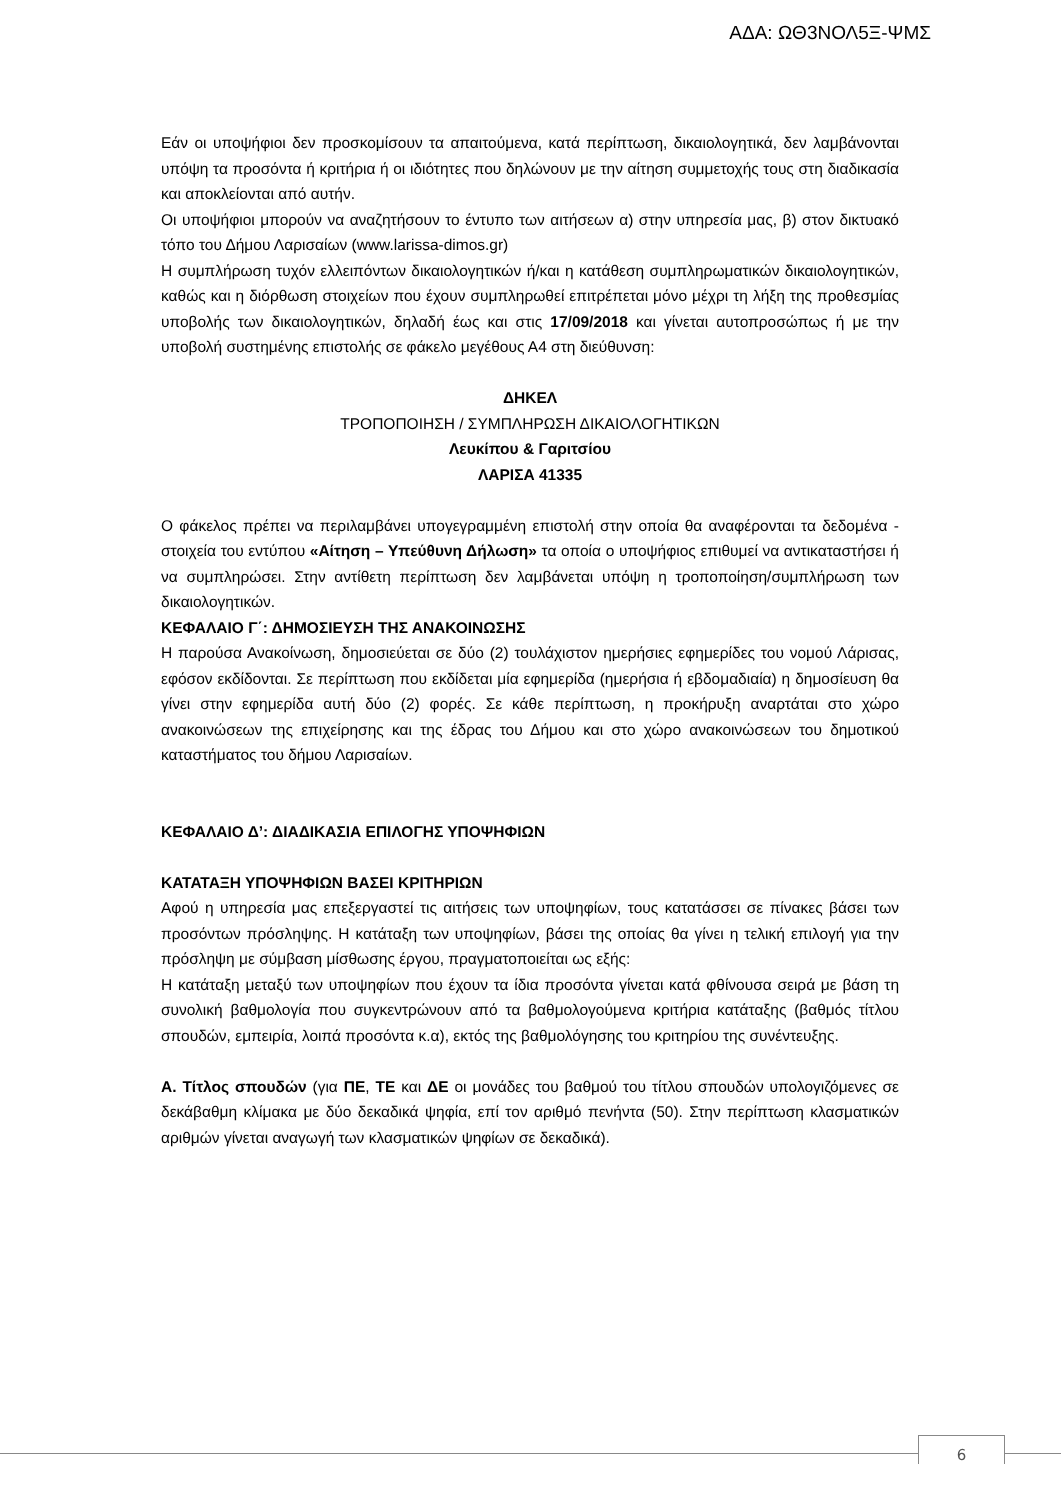ΑΔΑ: ΩΘ3ΝΟΛ5Ξ-ΨΜΣ
Εάν οι υποψήφιοι δεν προσκομίσουν τα απαιτούμενα, κατά περίπτωση, δικαιολογητικά, δεν λαμβάνονται υπόψη τα προσόντα ή κριτήρια ή οι ιδιότητες που δηλώνουν με την αίτηση συμμετοχής τους στη διαδικασία και αποκλείονται από αυτήν.
Οι υποψήφιοι μπορούν να αναζητήσουν το έντυπο των αιτήσεων α) στην υπηρεσία μας, β) στον δικτυακό τόπο του Δήμου Λαρισαίων (www.larissa-dimos.gr)
Η συμπλήρωση τυχόν ελλειπόντων δικαιολογητικών ή/και η κατάθεση συμπληρωματικών δικαιολογητικών, καθώς και η διόρθωση στοιχείων που έχουν συμπληρωθεί επιτρέπεται μόνο μέχρι τη λήξη της προθεσμίας υποβολής των δικαιολογητικών, δηλαδή έως και στις 17/09/2018 και γίνεται αυτοπροσώπως ή με την υποβολή συστημένης επιστολής σε φάκελο μεγέθους Α4 στη διεύθυνση:
ΔΗΚΕΛ
ΤΡΟΠΟΠΟΙΗΣΗ / ΣΥΜΠΛΗΡΩΣΗ ΔΙΚΑΙΟΛΟΓΗΤΙΚΩΝ
Λευκίπου & Γαριτσίου
ΛΑΡΙΣΑ 41335
Ο φάκελος πρέπει να περιλαμβάνει υπογεγραμμένη επιστολή στην οποία θα αναφέρονται τα δεδομένα - στοιχεία του εντύπου «Αίτηση – Υπεύθυνη Δήλωση» τα οποία ο υποψήφιος επιθυμεί να αντικαταστήσει ή να συμπληρώσει. Στην αντίθετη περίπτωση δεν λαμβάνεται υπόψη η τροποποίηση/συμπλήρωση των δικαιολογητικών.
ΚΕΦΑΛΑΙΟ Γ΄: ΔΗΜΟΣΙΕΥΣΗ ΤΗΣ ΑΝΑΚΟΙΝΩΣΗΣ
Η παρούσα Ανακοίνωση, δημοσιεύεται σε δύο (2) τουλάχιστον ημερήσιες εφημερίδες του νομού Λάρισας, εφόσον εκδίδονται. Σε περίπτωση που εκδίδεται μία εφημερίδα (ημερήσια ή εβδομαδιαία) η δημοσίευση θα γίνει στην εφημερίδα αυτή δύο (2) φορές. Σε κάθε περίπτωση, η προκήρυξη αναρτάται στο χώρο ανακοινώσεων της επιχείρησης και της έδρας του Δήμου και στο χώρο ανακοινώσεων του δημοτικού καταστήματος του δήμου Λαρισαίων.
ΚΕΦΑΛΑΙΟ Δ’: ΔΙΑΔΙΚΑΣΙΑ ΕΠΙΛΟΓΗΣ ΥΠΟΨΗΦΙΩΝ
ΚΑΤΑΤΑΞΗ ΥΠΟΨΗΦΙΩΝ ΒΑΣΕΙ ΚΡΙΤΗΡΙΩΝ
Αφού η υπηρεσία μας επεξεργαστεί τις αιτήσεις των υποψηφίων, τους κατατάσσει σε πίνακες βάσει των προσόντων πρόσληψης. Η κατάταξη των υποψηφίων, βάσει της οποίας θα γίνει η τελική επιλογή για την πρόσληψη με σύμβαση μίσθωσης έργου, πραγματοποιείται ως εξής:
Η κατάταξη μεταξύ των υποψηφίων που έχουν τα ίδια προσόντα γίνεται κατά φθίνουσα σειρά με βάση τη συνολική βαθμολογία που συγκεντρώνουν από τα βαθμολογούμενα κριτήρια κατάταξης (βαθμός τίτλου σπουδών, εμπειρία, λοιπά προσόντα κ.α), εκτός της βαθμολόγησης του κριτηρίου της συνέντευξης.
Α. Τίτλος σπουδών (για ΠΕ, ΤΕ και ΔΕ οι μονάδες του βαθμού του τίτλου σπουδών υπολογιζόμενες σε δεκάβαθμη κλίμακα με δύο δεκαδικά ψηφία, επί τον αριθμό πενήντα (50). Στην περίπτωση κλασματικών αριθμών γίνεται αναγωγή των κλασματικών ψηφίων σε δεκαδικά).
6